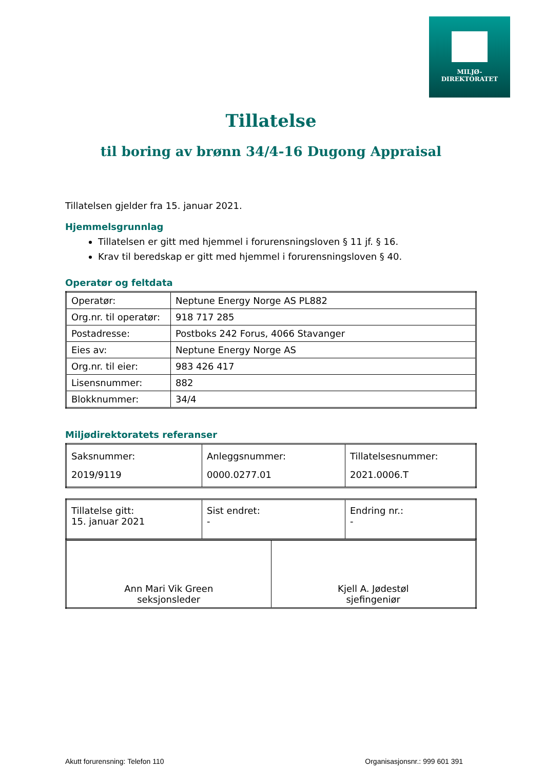MILJØ-
DIREKTORATET
Tillatelse
til boring av brønn 34/4-16 Dugong Appraisal
Tillatelsen gjelder fra 15. januar 2021.
Hjemmelsgrunnlag
Tillatelsen er gitt med hjemmel i forurensningsloven § 11 jf. § 16.
Krav til beredskap er gitt med hjemmel i forurensningsloven § 40.
Operatør og feltdata
| Operatør: | Neptune Energy Norge AS PL882 |
| Org.nr. til operatør: | 918 717 285 |
| Postadresse: | Postboks 242 Forus, 4066 Stavanger |
| Eies av: | Neptune Energy Norge AS |
| Org.nr. til eier: | 983 426 417 |
| Lisensnummer: | 882 |
| Blokknummer: | 34/4 |
Miljødirektoratets referanser
| Saksnummer: 2019/9119 | Anleggsnummer: 0000.0277.01 | Tillatelsesnummer: 2021.0006.T |
| Tillatelse gitt: 15. januar 2021 | Sist endret: - | Endring nr.: - |
| Ann Mari Vik Green seksjonsleder | Kjell A. Jødestøl sjefingeniør |
Akutt forurensning: Telefon 110 Organisasjonsnr.: 999 601 391